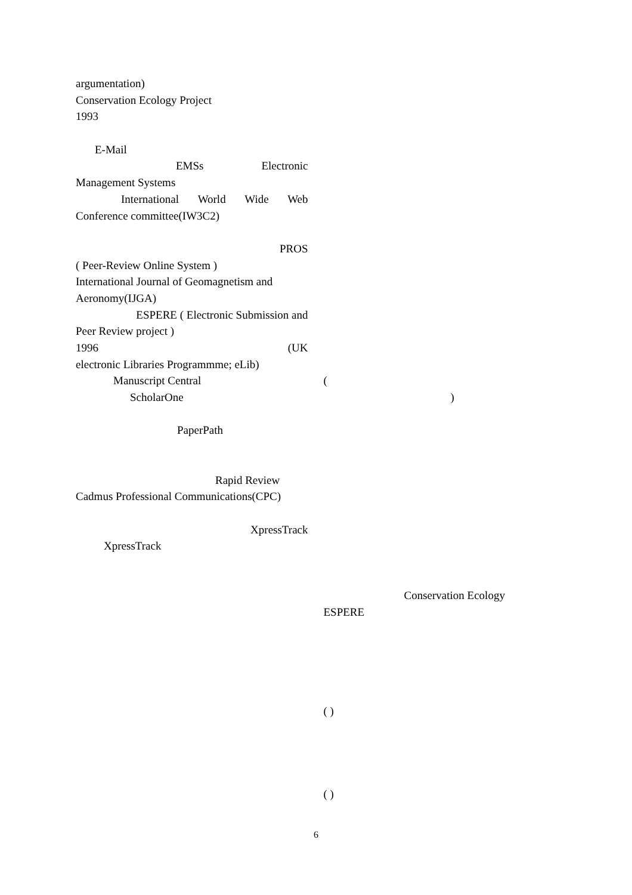argumentation)
Conservation Ecology Project
1993
E-Mail
EMSs Electronic
Management Systems
International World Wide Web
Conference committee(IW3C2)
PROS
( Peer-Review Online System )
International Journal of Geomagnetism and
Aeronomy(IJGA)
ESPERE ( Electronic Submission and
Peer Review project )
1996 (UK
electronic Libraries Programmme; eLib)
Manuscript Central
ScholarOne
PaperPath
Rapid Review
Cadmus Professional Communications(CPC)
XpressTrack
XpressTrack
(
)
Conservation Ecology
ESPERE
( )
( )
6